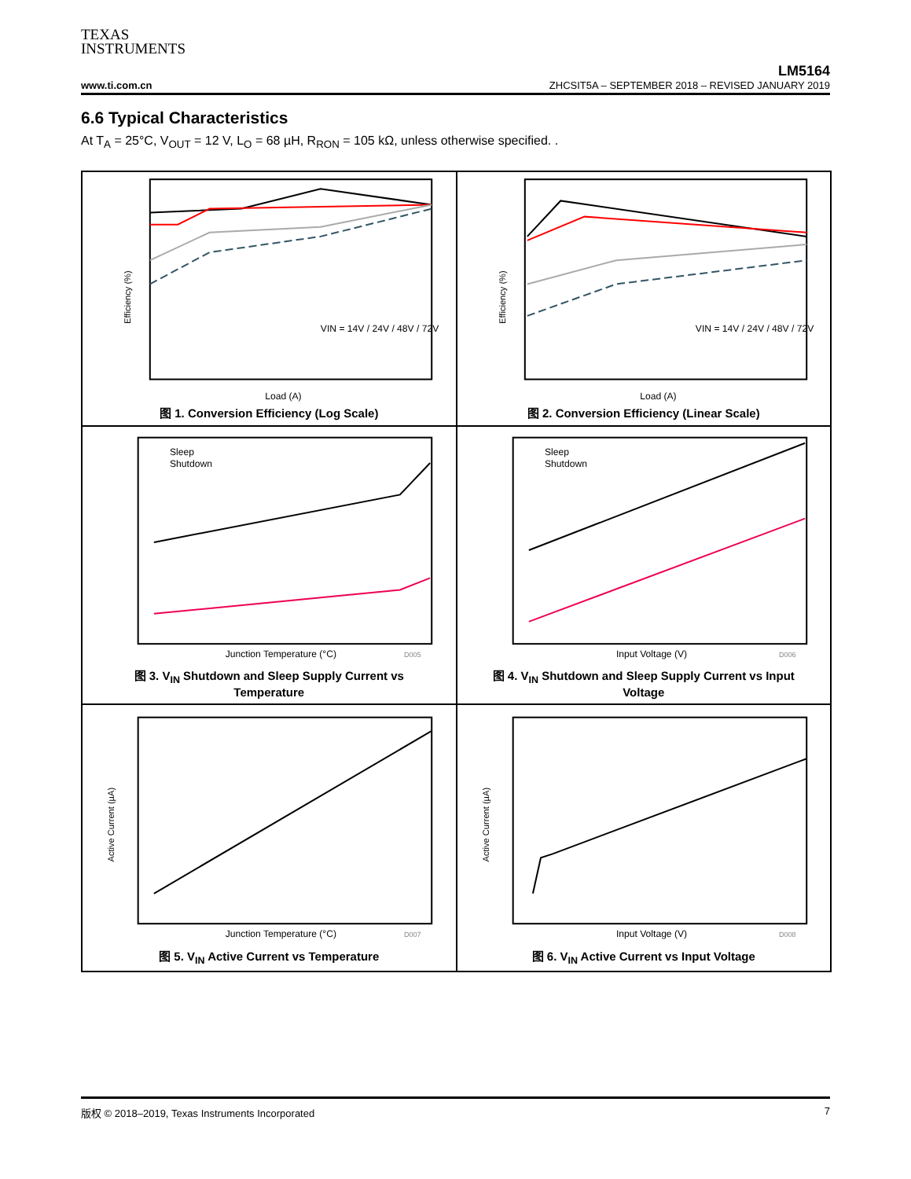TEXAS
INSTRUMENTS
LM5164
www.ti.com.cn
ZHCSIT5A – SEPTEMBER 2018 – REVISED JANUARY 2019
6.6 Typical Characteristics
At T<sub>A</sub> = 25°C, V<sub>OUT</sub> = 12 V, L<sub>O</sub> = 68 µH, R<sub>RON</sub> = 105 kΩ, unless otherwise specified. .
Efficiency (%)
VIN = 14V / 24V / 48V / 72V
Load (A)
图 1. Conversion Efficiency (Log Scale)
Efficiency (%)
VIN = 14V / 24V / 48V / 72V
Load (A)
图 2. Conversion Efficiency (Linear Scale)
Sleep
Shutdown
Junction Temperature (°C)
D005
图 3. V<sub>IN</sub> Shutdown and Sleep Supply Current vs
Temperature
Sleep
Shutdown
Input Voltage (V)
D006
图 4. V<sub>IN</sub> Shutdown and Sleep Supply Current vs Input
Voltage
Active Current (µA)
Junction Temperature (°C)
D007
图 5. V<sub>IN</sub> Active Current vs Temperature
Active Current (µA)
Input Voltage (V)
D008
图 6. V<sub>IN</sub> Active Current vs Input Voltage
版权 © 2018–2019, Texas Instruments Incorporated 7